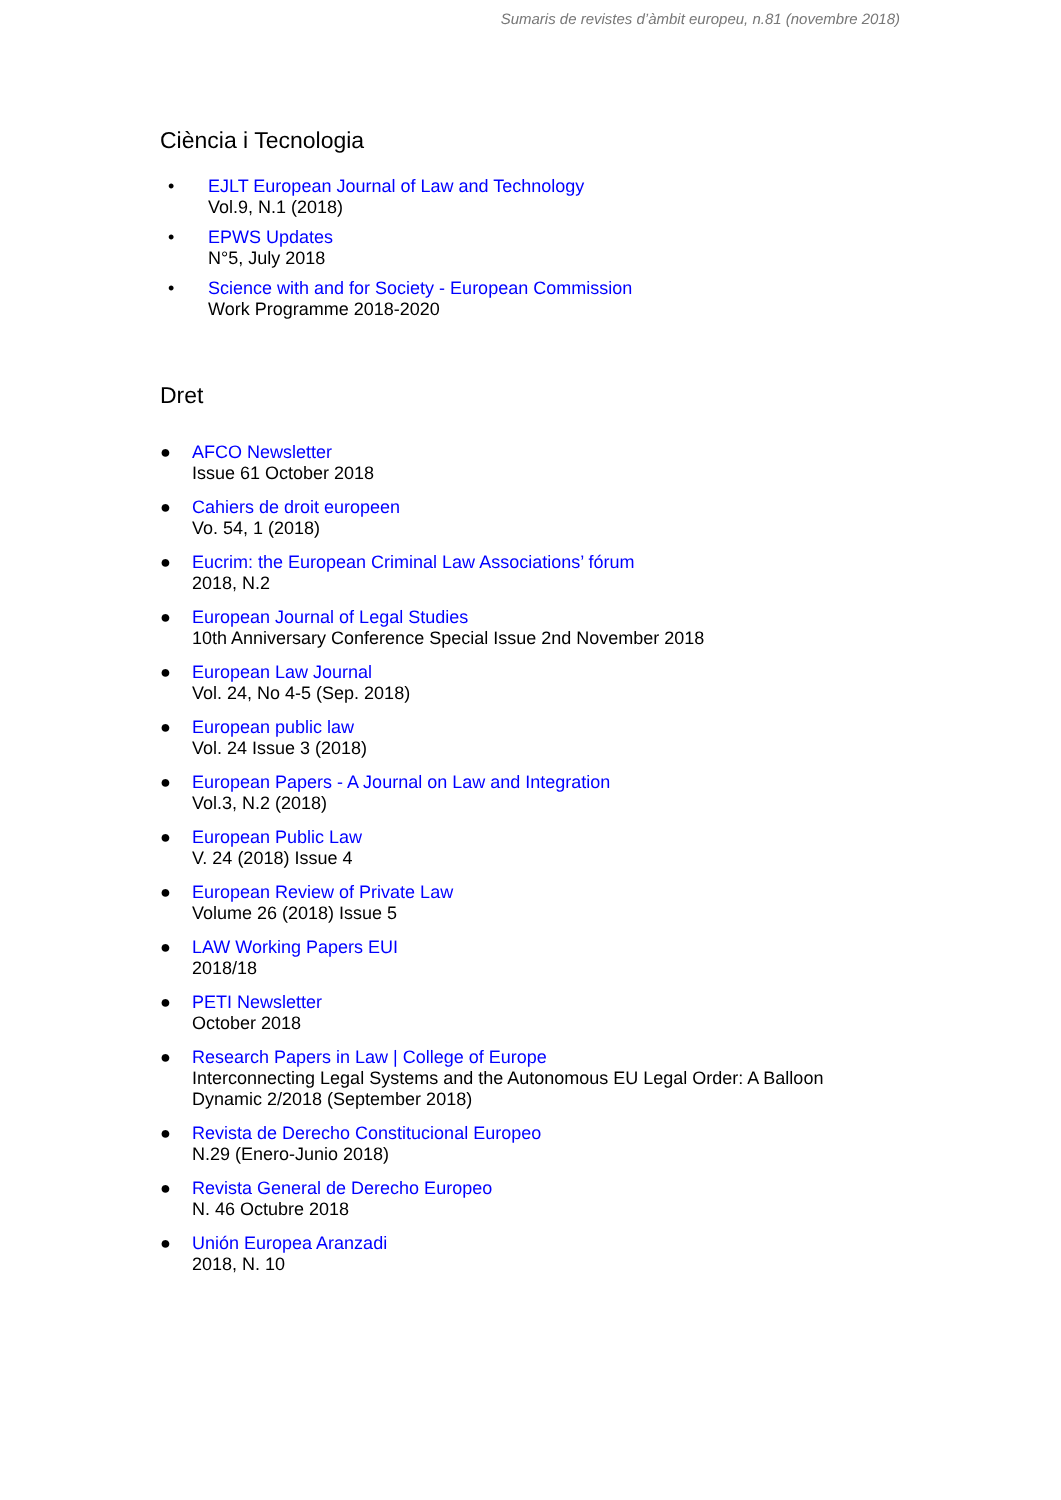Sumaris de revistes d’àmbit europeu, n.81 (novembre 2018)
Ciència i Tecnologia
• EJLT European Journal of Law and Technology
Vol.9, N.1 (2018)
• EPWS Updates
N°5, July 2018
• Science with and for Society - European Commission
Work Programme 2018-2020
Dret
● AFCO Newsletter
Issue 61 October 2018
● Cahiers de droit europeen
Vo. 54, 1 (2018)
● Eucrim: the European Criminal Law Associations’ fórum
2018, N.2
● European Journal of Legal Studies
10th Anniversary Conference Special Issue 2nd November 2018
● European Law Journal
Vol. 24, No 4-5 (Sep. 2018)
● European public law
Vol. 24 Issue 3 (2018)
● European Papers - A Journal on Law and Integration
Vol.3, N.2 (2018)
● European Public Law
V. 24 (2018) Issue 4
● European Review of Private Law
Volume 26 (2018) Issue 5
● LAW Working Papers EUI
2018/18
● PETI Newsletter
October 2018
● Research Papers in Law | College of Europe
Interconnecting Legal Systems and the Autonomous EU Legal Order: A Balloon
Dynamic 2/2018 (September 2018)
● Revista de Derecho Constitucional Europeo
N.29 (Enero-Junio 2018)
● Revista General de Derecho Europeo
N. 46 Octubre 2018
● Unión Europea Aranzadi
2018, N. 10